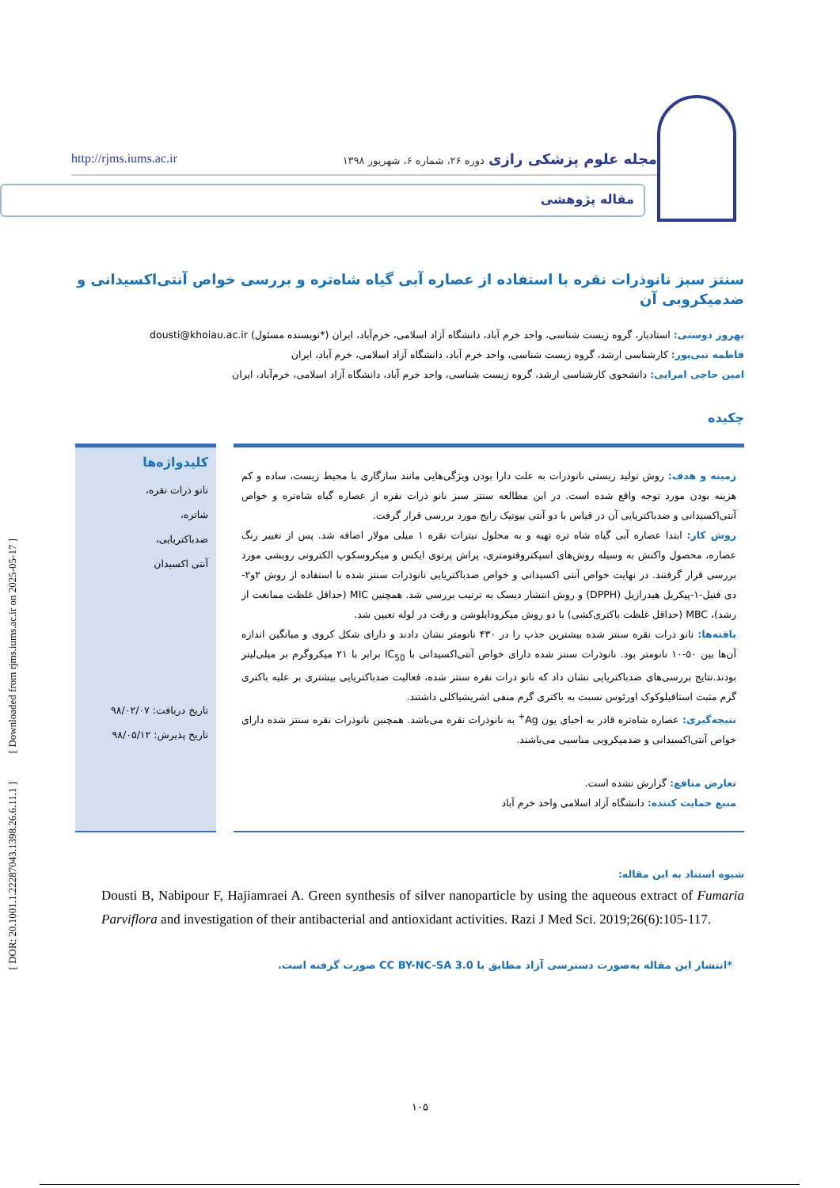[ DOR: 20.1001.1.22287043.1398.26.6.11.1 ] [ Downloaded from rjms.iums.ac.ir on 2025-05-17 ]
مجله علوم پزشکی رازی دوره ۲۶، شماره ۶، شهریور ۱۳۹۸
http://rjms.iums.ac.ir
مقاله پژوهشی
سنتز سبز نانوذرات نقره با استفاده از عصاره آبی گیاه شاه‌تره و بررسی خواص آنتی‌اکسیدانی و ضدمیکروبی آن
بهروز دوستی: استادیار، گروه زیست شناسی، واحد خرم آباد، دانشگاه آزاد اسلامی، خرم‌آباد، ایران (*نویسنده مسئول) dousti@khoiau.ac.ir
فاطمه نبی‌پور: کارشناسی ارشد، گروه زیست شناسی، واحد خرم آباد، دانشگاه آزاد اسلامی، خرم آباد، ایران
امین حاجی امرایی: دانشجوی کارشناسی ارشد، گروه زیست شناسی، واحد خرم آباد، دانشگاه آزاد اسلامی، خرم‌آباد، ایران
چکیده
زمینه و هدف: روش تولید زیستی نانوذرات به علت دارا بودن ویژگی‌هایی مانند سازگاری با محیط زیست، ساده و کم هزینه بودن مورد توجه واقع شده است. در این مطالعه سنتز سبز نانو ذرات نقره از عصاره گیاه شاه‌تره و خواص آنتی‌اکسیدانی و ضدباکتریایی آن در قیاس با دو آنتی بیوتیک رایج مورد بررسی قرار گرفت.
روش کار: ابتدا عصاره آبی گیاه شاه تره تهیه و به محلول نیترات نقره ۱ میلی مولار اضافه شد. پس از تغییر رنگ عصاره، محصول واکنش به وسیله روش‌های اسپکتروفتومتری، پراش پرتوی ایکس و میکروسکوپ الکترونی روبشی مورد بررسی قرار گرفتند. در نهایت خواص آنتی اکسیدانی و خواص ضدباکتریایی نانوذرات سنتز شده با استفاده از روش ۲و۲- دی فنیل-۱-پیکریل هیدرازیل (DPPH) و روش انتشار دیسک به ترتیب بررسی شد. همچنین MIC (حداقل غلظت ممانعت از رشد)، MBC (حداقل غلظت باکتری‌کشی) با دو روش میکرودایلوشن و رقت در لوله تعیین شد.
یافته‌ها: نانو ذرات نقره سنتز شده بیشترین جذب را در ۴۳۰ نانومتر نشان دادند و دارای شکل کروی و میانگین اندازه آن‌ها بین ۵۰-۱۰ نانومتر بود. نانوذرات سنتز شده دارای خواص آنتی‌اکسیدانی با IC<sub>50</sub> برابر با ۲۱ میکروگرم بر میلی‌لیتر بودند.نتایج بررسی‌های ضدباکتریایی نشان داد که نانو ذرات نقره سنتز شده، فعالیت ضدباکتریایی بیشتری بر علیه باکتری گرم مثبت استافیلوکوک اورئوس نسبت به باکتری گرم منفی اشریشیاکلی داشتند.
نتیجه‌گیری: عصاره شاه‌تره قادر به احیای یون Ag<sup>+</sup> به نانوذرات نقره می‌باشد. همچنین نانوذرات نقره سنتز شده دارای خواص آنتی‌اکسیدانی و ضدمیکروبی مناسبی می‌باشند.
تعارض منافع: گزارش نشده است.
منبع حمایت کننده: دانشگاه آزاد اسلامی واحد خرم آباد
کلیدواژه‌ها
نانو ذرات نقره،
شاتره،
ضدباکتریایی،
آنتی اکسیدان
تاریخ دریافت: ۹۸/۰۲/۰۷
تاریخ پذیرش: ۹۸/۰۵/۱۲
شیوه استناد به این مقاله:
Dousti B, Nabipour F, Hajiamraei A. Green synthesis of silver nanoparticle by using the aqueous extract of Fumaria Parviflora and investigation of their antibacterial and antioxidant activities. Razi J Med Sci. 2019;26(6):105-117.
*انتشار این مقاله به‌صورت دسترسی آزاد مطابق با CC BY-NC-SA 3.0 صورت گرفته است.
۱۰۵